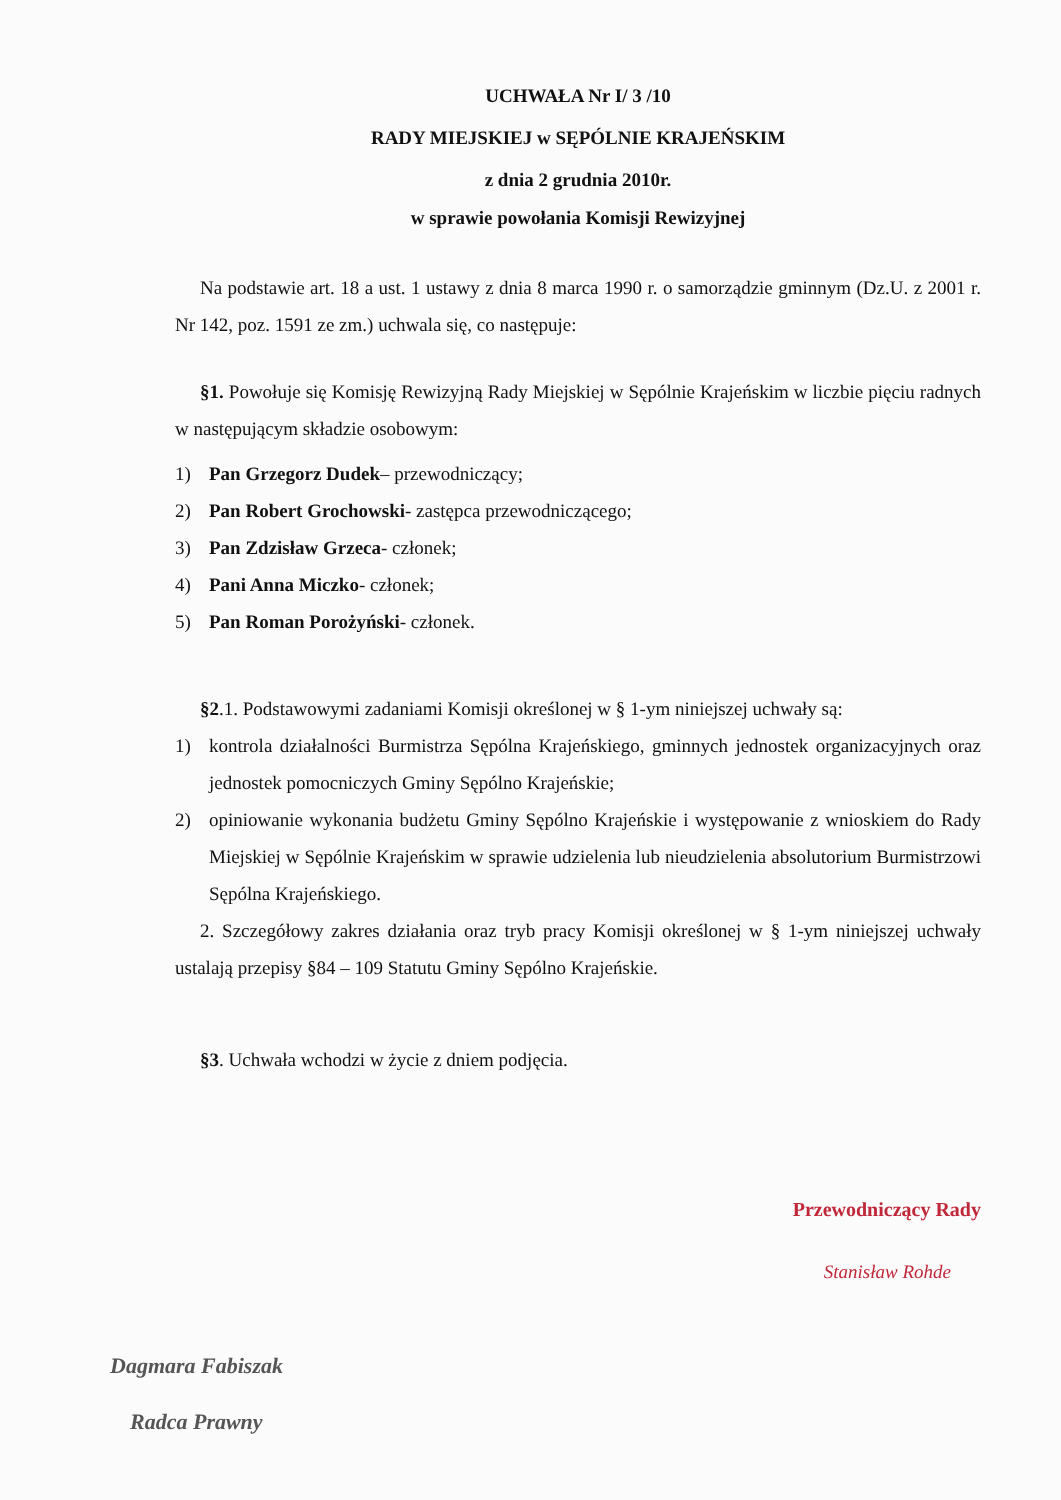UCHWAŁA Nr I/ 3 /10
RADY MIEJSKIEJ w SĘPÓLNIE KRAJEŃSKIM
z dnia 2 grudnia 2010r.
w sprawie powołania Komisji Rewizyjnej
Na podstawie art. 18 a ust. 1 ustawy z dnia 8 marca 1990 r. o samorządzie gminnym (Dz.U. z 2001 r. Nr 142, poz. 1591 ze zm.) uchwala się, co następuje:
§1. Powołuje się Komisję Rewizyjną Rady Miejskiej w Sępólnie Krajeńskim w liczbie pięciu radnych w następującym składzie osobowym:
1) Pan Grzegorz Dudek– przewodniczący;
2) Pan Robert Grochowski- zastępca przewodniczącego;
3) Pan Zdzisław Grzeca- członek;
4) Pani Anna Miczko- członek;
5) Pan Roman Porożyński- członek.
§2.1. Podstawowymi zadaniami Komisji określonej w § 1-ym niniejszej uchwały są:
1)
kontrola działalności Burmistrza Sępólna Krajeńskiego, gminnych jednostek organizacyjnych oraz jednostek pomocniczych Gminy Sępólno Krajeńskie;
2)
opiniowanie wykonania budżetu Gminy Sępólno Krajeńskie i występowanie z wnioskiem do Rady Miejskiej w Sępólnie Krajeńskim w sprawie udzielenia lub nieudzielenia absolutorium Burmistrzowi Sępólna Krajeńskiego.
2. Szczegółowy zakres działania oraz tryb pracy Komisji określonej w § 1-ym niniejszej uchwały ustalają przepisy §84 – 109 Statutu Gminy Sępólno Krajeńskie.
§3. Uchwała wchodzi w życie z dniem podjęcia.
Przewodniczący Rady
Stanisław Rohde
Dagmara Fabiszak
Radca Prawny